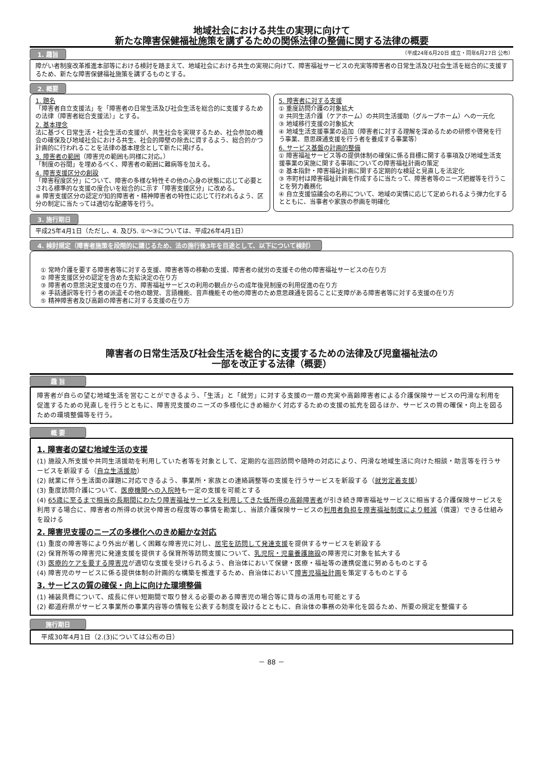地域社会における共生の実現に向けて
新たな障害保健福祉施策を講ずるための関係法律の整備に関する法律の概要
1. 趣旨 （平成24年6月20日 成立・同年6月27日 公布）
障がい者制度改革推進本部等における検討を踏まえて、地域社会における共生の実現に向けて、障害福祉サービスの充実等障害者の日常生活及び社会生活を総合的に支援するため、新たな障害保健福祉施策を講ずるものとする。
2. 概要
1. 題名
「障害者自立支援法」を「障害者の日常生活及び社会生活を総合的に支援するための法律（障害者総合支援法）」とする。
2. 基本理念
法に基づく日常生活・社会生活の支援が、共生社会を実現するため、社会参加の機会の確保及び地域社会における共生、社会的障壁の除去に資するよう、総合的かつ計画的に行われることを法律の基本理念として新たに掲げる。
3. 障害者の範囲（障害児の範囲も同様に対応。）
「制度の谷間」を埋めるべく、障害者の範囲に難病等を加える。
4. 障害支援区分の創設
「障害程度区分」について、障害の多様な特性その他の心身の状態に応じて必要とされる標準的な支援の度合いを総合的に示す「障害支援区分」に改める。
※ 障害支援区分の認定が知的障害者・精神障害者の特性に応じて行われるよう、区分の制定に当たっては適切な配慮等を行う。
5. 障害者に対する支援
① 重度訪問介護の対象拡大
② 共同生活介護（ケアホーム）の共同生活援助（グループホーム）への一元化
③ 地域移行支援の対象拡大
④ 地域生活支援事業の追加（障害者に対する理解を深めるための研修や啓発を行う事業、意思疎通支援を行う者を養成する事業等）
6. サービス基盤の計画的整備
① 障害福祉サービス等の提供体制の確保に係る目標に関する事項及び地域生活支援事業の実施に関する事項についての障害福祉計画の策定
② 基本指針・障害福祉計画に関する定期的な検証と見直しを法定化
③ 市町村は障害福祉計画を作成するに当たって、障害者等のニーズ把握等を行うことを努力義務化
④ 自立支援協議会の名称について、地域の実情に応じて定められるよう弾力化するとともに、当事者や家族の参画を明確化
3. 施行期日
平成25年4月1日（ただし、4. 及び5. ①～③については、平成26年4月1日）
4. 検討規定（障害者施策を段階的に講じるため、法の施行後3年を目途として、以下について検討）
① 常時介護を要する障害者等に対する支援、障害者等の移動の支援、障害者の就労の支援その他の障害福祉サービスの在り方
② 障害支援区分の認定を含めた支給決定の在り方
③ 障害者の意思決定支援の在り方、障害福祉サービスの利用の観点からの成年後見制度の利用促進の在り方
④ 手話通訳等を行う者の派遣その他の聴覚、言語機能、音声機能その他の障害のため意思疎通を図ることに支障がある障害者等に対する支援の在り方
⑤ 精神障害者及び高齢の障害者に対する支援の在り方
障害者の日常生活及び社会生活を総合的に支援するための法律及び児童福祉法の
一部を改正する法律（概要）
趣 旨
障害者が自らの望む地域生活を営むことができるよう、「生活」と「就労」に対する支援の一層の充実や高齢障害者による介護保険サービスの円滑な利用を促進するための見直しを行うとともに、障害児支援のニーズの多様化にきめ細かく対応するための支援の拡充を図るほか、サービスの質の確保・向上を図るための環境整備等を行う。
概 要
1. 障害者の望む地域生活の支援
(1) 施設入所支援や共同生活援助を利用していた者等を対象として、定期的な巡回訪問や随時の対応により、円滑な地域生活に向けた相談・助言等を行うサービスを新設する（自立生活援助）
(2) 就業に伴う生活面の課題に対応できるよう、事業所・家族との連絡調整等の支援を行うサービスを新設する（就労定着支援）
(3) 重度訪問介護について、医療機関への入院時も一定の支援を可能とする
(4) 65歳に至るまで相当の長期間にわたり障害福祉サービスを利用してきた低所得の高齢障害者が引き続き障害福祉サービスに相当する介護保険サービスを利用する場合に、障害者の所得の状況や障害の程度等の事情を勘案し、当該介護保険サービスの利用者負担を障害福祉制度により軽減（償還）できる仕組みを設ける
2. 障害児支援のニーズの多様化へのきめ細かな対応
(1) 重度の障害等により外出が著しく困難な障害児に対し、居宅を訪問して発達支援を提供するサービスを新設する
(2) 保育所等の障害児に発達支援を提供する保育所等訪問支援について、乳児院・児童養護施設の障害児に対象を拡大する
(3) 医療的ケアを要する障害児が適切な支援を受けられるよう、自治体において保健・医療・福祉等の連携促進に努めるものとする
(4) 障害児のサービスに係る提供体制の計画的な構築を推進するため、自治体において障害児福祉計画を策定するものとする
3. サービスの質の確保・向上に向けた環境整備
(1) 補装具費について、成長に伴い短期間で取り替える必要のある障害児の場合等に貸与の活用も可能とする
(2) 都道府県がサービス事業所の事業内容等の情報を公表する制度を設けるとともに、自治体の事務の効率化を図るため、所要の規定を整備する
施行期日
平成30年4月1日（2.(3)については公布の日）
－ 88 －